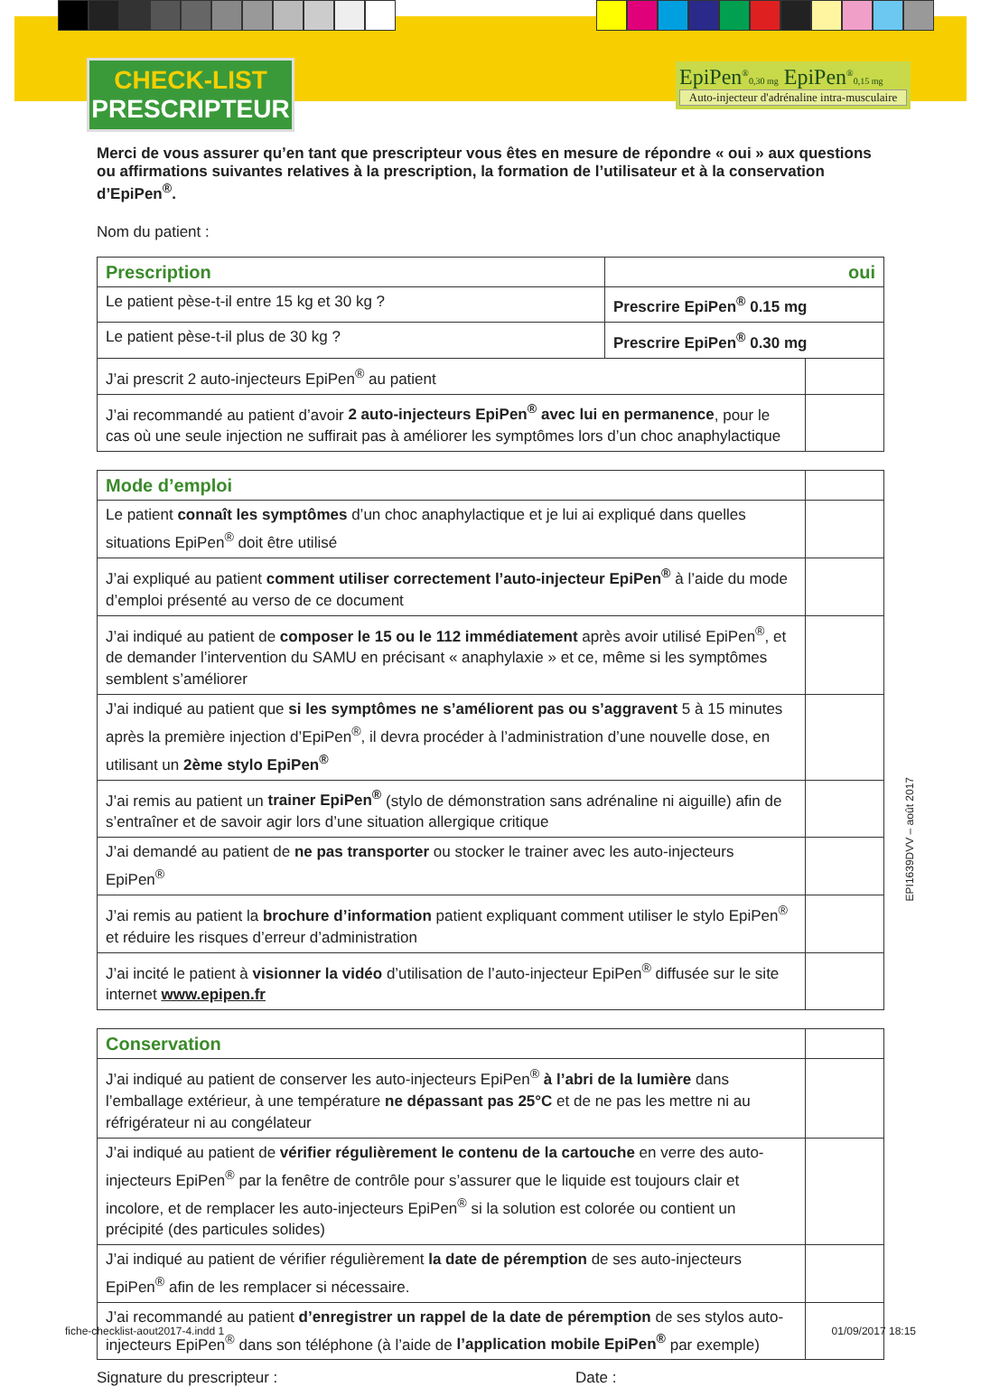CHECK-LIST
PRESCRIPTEUR
EpiPen<sup>®</sup>0,30 mg EpiPen<sup>®</sup>0,15 mg
Auto-injecteur d'adrénaline intra-musculaire
Merci de vous assurer qu’en tant que prescripteur vous êtes en mesure de répondre « oui » aux questions ou affirmations suivantes relatives à la prescription, la formation de l’utilisateur et à la conservation d’EpiPen<sup>®</sup>.
Nom du patient :
| Prescription | oui | |
| --- | --- | --- |
| Le patient pèse-t-il entre 15 kg et 30 kg ? | Prescrire EpiPen<sup>®</sup> 0.15 mg | |
| Le patient pèse-t-il plus de 30 kg ? | Prescrire EpiPen<sup>®</sup> 0.30 mg | |
| J’ai prescrit 2 auto-injecteurs EpiPen<sup>®</sup> au patient | | |
| J’ai recommandé au patient d’avoir 2 auto-injecteurs EpiPen<sup>®</sup> avec lui en permanence , pour le cas où une seule injection ne suffirait pas à améliorer les symptômes lors d’un choc anaphylactique | | |
| Mode d’emploi | |
| Le patient connaît les symptômes d’un choc anaphylactique et je lui ai expliqué dans quelles situations EpiPen<sup>®</sup> doit être utilisé | |
| J’ai expliqué au patient comment utiliser correctement l’auto-injecteur EpiPen<sup>®</sup> à l’aide du mode d’emploi présenté au verso de ce document | |
| J’ai indiqué au patient de composer le 15 ou le 112 immédiatement après avoir utilisé EpiPen<sup>®</sup>, et de demander l’intervention du SAMU en précisant « anaphylaxie » et ce, même si les symptômes semblent s’améliorer | |
| J’ai indiqué au patient que si les symptômes ne s’améliorent pas ou s’aggravent 5 à 15 minutes après la première injection d’EpiPen<sup>®</sup>, il devra procéder à l’administration d’une nouvelle dose, en utilisant un 2ème stylo EpiPen<sup>®</sup> | |
| J’ai remis au patient un trainer EpiPen<sup>®</sup> (stylo de démonstration sans adrénaline ni aiguille) afin de s’entraîner et de savoir agir lors d’une situation allergique critique | |
| J’ai demandé au patient de ne pas transporter ou stocker le trainer avec les auto-injecteurs EpiPen<sup>®</sup> | |
| J’ai remis au patient la brochure d’information patient expliquant comment utiliser le stylo EpiPen<sup>®</sup> et réduire les risques d’erreur d’administration | |
| J’ai incité le patient à visionner la vidéo d’utilisation de l’auto-injecteur EpiPen<sup>®</sup> diffusée sur le site internet www.epipen.fr | |
| Conservation | |
| J’ai indiqué au patient de conserver les auto-injecteurs EpiPen<sup>®</sup> à l’abri de la lumière dans l’emballage extérieur, à une température ne dépassant pas 25°C et de ne pas les mettre ni au réfrigérateur ni au congélateur | |
| J’ai indiqué au patient de vérifier régulièrement le contenu de la cartouche en verre des auto-injecteurs EpiPen<sup>®</sup> par la fenêtre de contrôle pour s’assurer que le liquide est toujours clair et incolore, et de remplacer les auto-injecteurs EpiPen<sup>®</sup> si la solution est colorée ou contient un précipité (des particules solides) | |
| J’ai indiqué au patient de vérifier régulièrement la date de péremption de ses auto-injecteurs EpiPen<sup>®</sup> afin de les remplacer si nécessaire. | |
| J’ai recommandé au patient d’enregistrer un rappel de la date de péremption de ses stylos auto-injecteurs EpiPen<sup>®</sup> dans son téléphone (à l’aide de l’application mobile EpiPen<sup>®</sup> par exemple) | |
Signature du prescripteur : Date :
EPI1639DVV – août 2017
fiche-checklist-aout2017-4.indd 1 01/09/2017 18:15